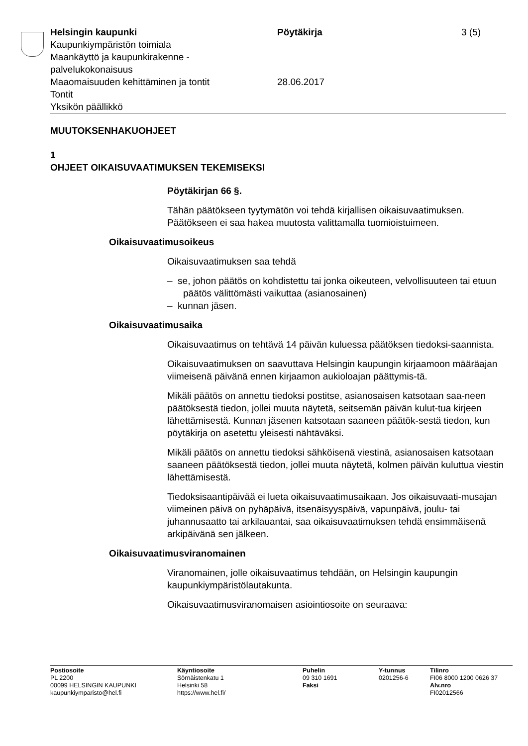Helsingin kaupunki
Kaupunkiympäristön toimiala
Maankäyttö ja kaupunkirakenne -
palvelukokonaisuus
Maaomaisuuden kehittäminen ja tontit
Tontit
Yksikön päällikkö
Pöytäkirja
28.06.2017
3 (5)
MUUTOKSENHAKUOHJEET
1
OHJEET OIKAISUVAATIMUKSEN TEKEMISEKSI
Pöytäkirjan 66 §.
Tähän päätökseen tyytymätön voi tehdä kirjallisen oikaisuvaatimuksen. Päätökseen ei saa hakea muutosta valittamalla tuomioistuimeen.
Oikaisuvaatimusoikeus
Oikaisuvaatimuksen saa tehdä
– se, johon päätös on kohdistettu tai jonka oikeuteen, velvollisuuteen tai etuun päätös välittömästi vaikuttaa (asianosainen)
– kunnan jäsen.
Oikaisuvaatimusaika
Oikaisuvaatimus on tehtävä 14 päivän kuluessa päätöksen tiedoksi-saannista.
Oikaisuvaatimuksen on saavuttava Helsingin kaupungin kirjaamoon määräajan viimeisenä päivänä ennen kirjaamon aukioloajan päättymis-tä.
Mikäli päätös on annettu tiedoksi postitse, asianosaisen katsotaan saa-neen päätöksestä tiedon, jollei muuta näytetä, seitsemän päivän kulut-tua kirjeen lähettämisestä. Kunnan jäsenen katsotaan saaneen päätök-sestä tiedon, kun pöytäkirja on asetettu yleisesti nähtäväksi.
Mikäli päätös on annettu tiedoksi sähköisenä viestinä, asianosaisen katsotaan saaneen päätöksestä tiedon, jollei muuta näytetä, kolmen päivän kuluttua viestin lähettämisestä.
Tiedoksisaantipäivää ei lueta oikaisuvaatimusaikaan. Jos oikaisuvaati-musajan viimeinen päivä on pyhäpäivä, itsenäisyyspäivä, vapunpäivä, joulu- tai juhannusaatto tai arkilauantai, saa oikaisuvaatimuksen tehdä ensimmäisenä arkipäivänä sen jälkeen.
Oikaisuvaatimusviranomainen
Viranomainen, jolle oikaisuvaatimus tehdään, on Helsingin kaupungin kaupunkiympäristölautakunta.
Oikaisuvaatimusviranomaisen asiointiosoite on seuraava:
Postiosoite
PL 2200
00099 HELSINGIN KAUPUNKI
kaupunkiymparisto@hel.fi
Käyntiosoite
Sörnäistenkatu 1
Helsinki 58
https://www.hel.fi/
Puhelin
09 310 1691
Faksi
Y-tunnus
0201256-6
Tilinro
FI06 8000 1200 0626 37
Alv.nro
FI02012566